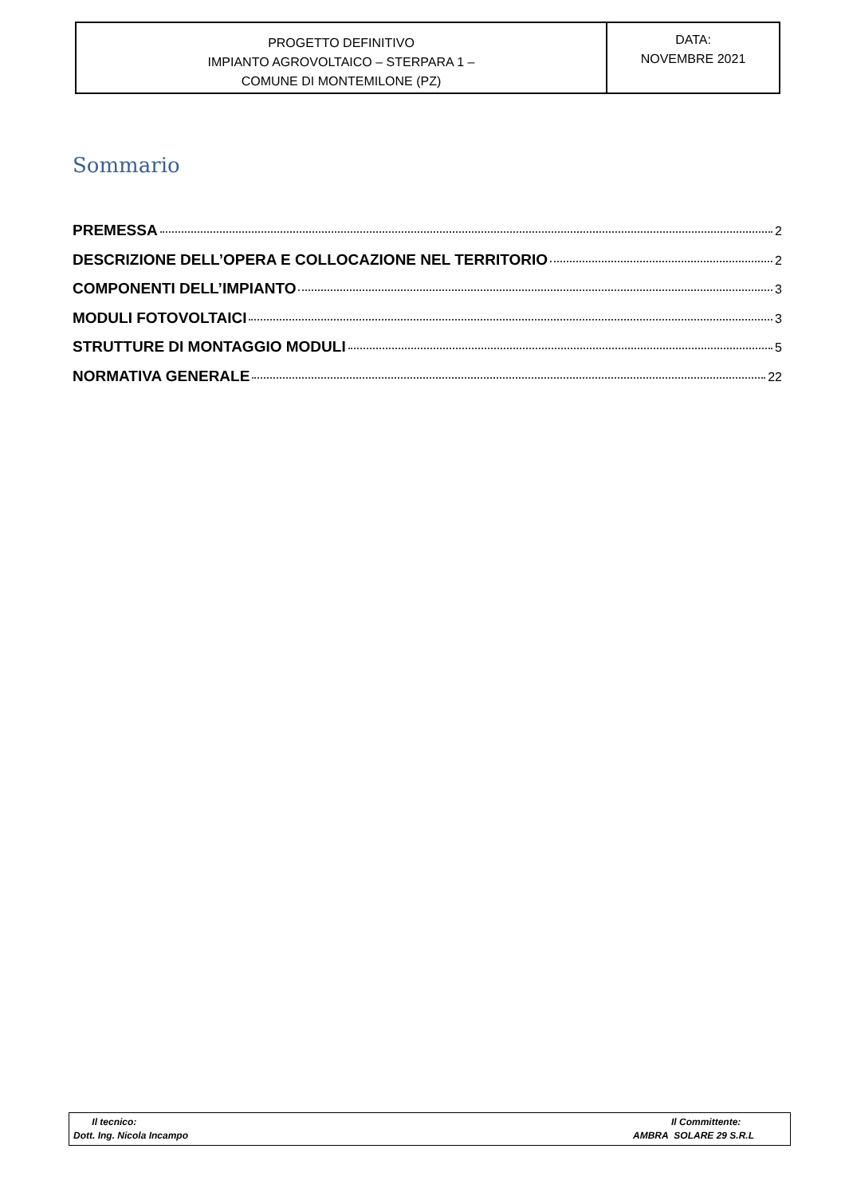| PROGETTO DEFINITIVO IMPIANTO AGROVOLTAICO – STERPARA 1 – COMUNE DI MONTEMILONE (PZ) | DATA: NOVEMBRE 2021 |
Sommario
PREMESSA 2
DESCRIZIONE DELL’OPERA E COLLOCAZIONE NEL TERRITORIO 2
COMPONENTI DELL’IMPIANTO 3
MODULI FOTOVOLTAICI 3
STRUTTURE DI MONTAGGIO MODULI 5
NORMATIVA GENERALE 22
| Il tecnico: Dott. Ing. Nicola Incampo | Il Committente: AMBRA SOLARE 29 S.R.L |